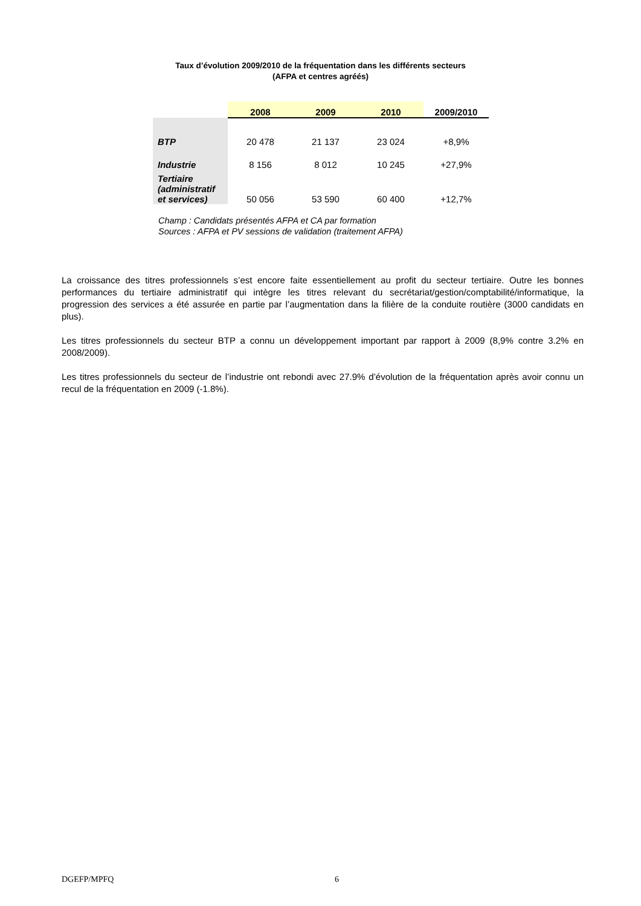Taux d’évolution 2009/2010 de la fréquentation dans les différents secteurs
(AFPA et centres agréés)
| | 2008 | 2009 | 2010 | 2009/2010 |
| --- | --- | --- | --- | --- |
| BTP | 20 478 | 21 137 | 23 024 | +8,9% |
| Industrie | 8 156 | 8 012 | 10 245 | +27,9% |
| Tertiaire (administratif et services) | 50 056 | 53 590 | 60 400 | +12,7% |
Champ : Candidats présentés AFPA et CA par formation
Sources : AFPA et PV sessions de validation (traitement AFPA)
La croissance des titres professionnels s’est encore faite essentiellement au profit du secteur tertiaire. Outre les bonnes performances du tertiaire administratif qui intègre les titres relevant du secrétariat/gestion/comptabilité/informatique, la progression des services a été assurée en partie par l’augmentation dans la filière de la conduite routière (3000 candidats en plus).
Les titres professionnels du secteur BTP a connu un développement important par rapport à 2009 (8,9% contre 3.2% en 2008/2009).
Les titres professionnels du secteur de l’industrie ont rebondi avec 27.9% d’évolution de la fréquentation après avoir connu un recul de la fréquentation en 2009 (-1.8%).
DGEFP/MPFQ 6